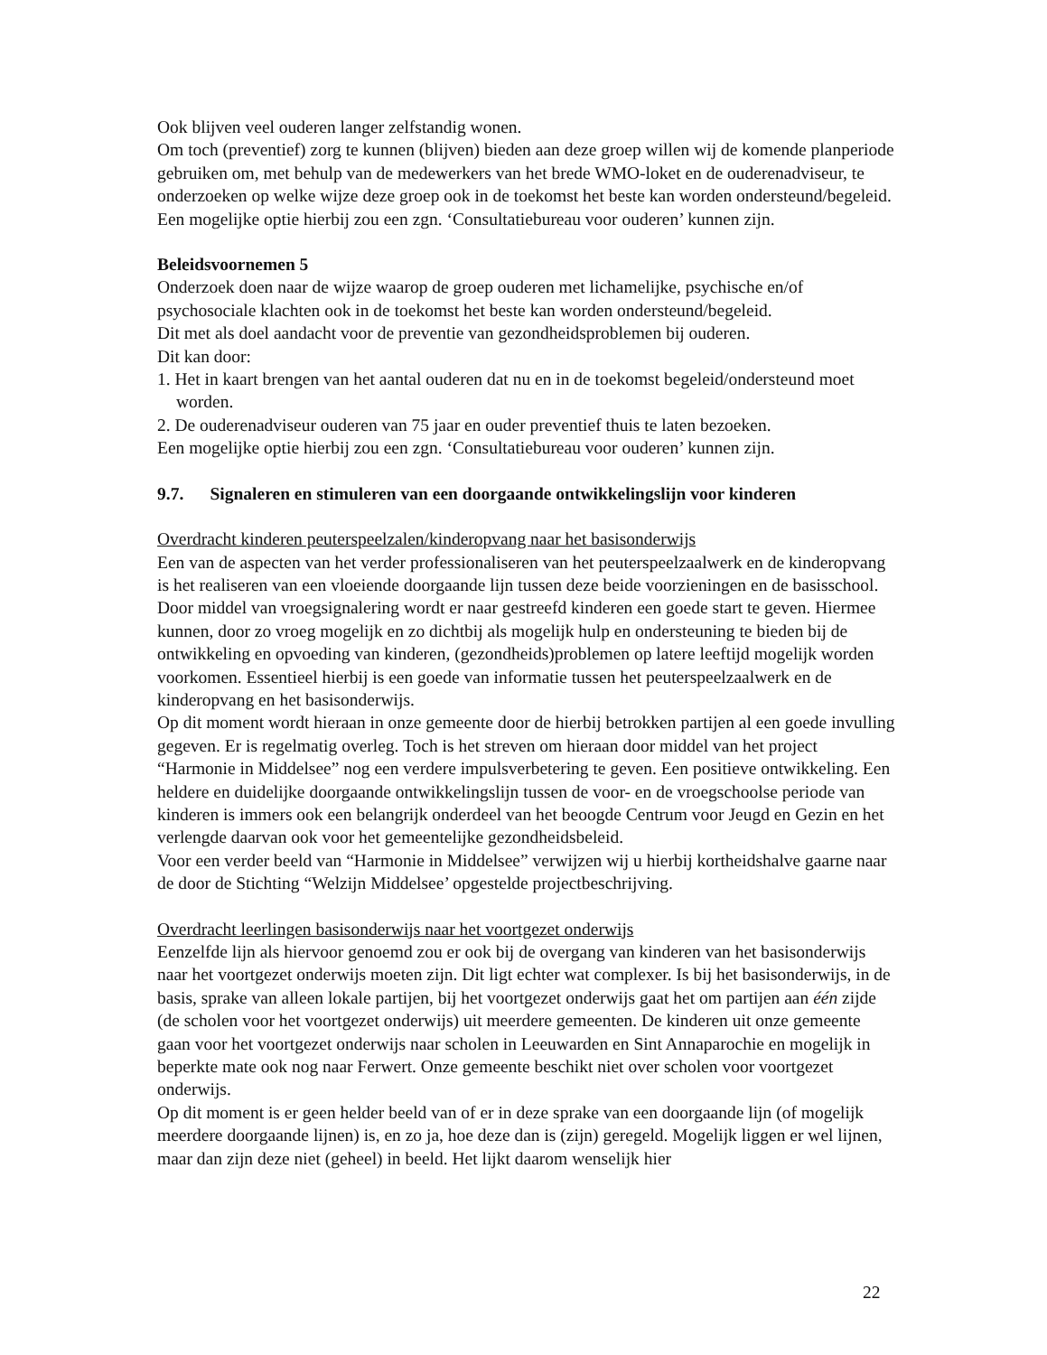Ook blijven veel ouderen langer zelfstandig wonen.
Om toch (preventief) zorg te kunnen (blijven) bieden aan deze groep willen wij de komende planperiode gebruiken om, met behulp van de medewerkers van het brede WMO-loket en de ouderenadviseur, te onderzoeken op welke wijze deze groep ook in de toekomst het beste kan worden ondersteund/begeleid. Een mogelijke optie hierbij zou een zgn. ‘Consultatiebureau voor ouderen’ kunnen zijn.
Beleidsvoornemen 5
Onderzoek doen naar de wijze waarop de groep ouderen met lichamelijke, psychische en/of psychosociale klachten ook in de toekomst het beste kan worden ondersteund/begeleid.
Dit met als doel aandacht voor de preventie van gezondheidsproblemen bij ouderen.
Dit kan door:
1. Het in kaart brengen van het aantal ouderen dat nu en in de toekomst begeleid/ondersteund moet worden.
2. De ouderenadviseur ouderen van 75 jaar en ouder preventief thuis te laten bezoeken.
Een mogelijke optie hierbij zou een zgn. ‘Consultatiebureau voor ouderen’ kunnen zijn.
9.7. Signaleren en stimuleren van een doorgaande ontwikkelingslijn voor kinderen
Overdracht kinderen peuterspeelzalen/kinderopvang naar het basisonderwijs
Een van de aspecten van het verder professionaliseren van het peuterspeelzaalwerk en de kinderopvang is het realiseren van een vloeiende doorgaande lijn tussen deze beide voorzieningen en de basisschool. Door middel van vroegsignalering wordt er naar gestreefd kinderen een goede start te geven. Hiermee kunnen, door zo vroeg mogelijk en zo dichtbij als mogelijk hulp en ondersteuning te bieden bij de ontwikkeling en opvoeding van kinderen, (gezondheids)problemen op latere leeftijd mogelijk worden voorkomen. Essentieel hierbij is een goede van informatie tussen het peuterspeelzaalwerk en de kinderopvang en het basisonderwijs.
Op dit moment wordt hieraan in onze gemeente door de hierbij betrokken partijen al een goede invulling gegeven. Er is regelmatig overleg. Toch is het streven om hieraan door middel van het project “Harmonie in Middelsee” nog een verdere impulsverbetering te geven. Een positieve ontwikkeling. Een heldere en duidelijke doorgaande ontwikkelingslijn tussen de voor- en de vroegschoolse periode van kinderen is immers ook een belangrijk onderdeel van het beoogde Centrum voor Jeugd en Gezin en het verlengde daarvan ook voor het gemeentelijke gezondheidsbeleid.
Voor een verder beeld van “Harmonie in Middelsee” verwijzen wij u hierbij kortheidshalve gaarne naar de door de Stichting “Welzijn Middelsee’ opgestelde projectbeschrijving.
Overdracht leerlingen basisonderwijs naar het voortgezet onderwijs
Eenzelfde lijn als hiervoor genoemd zou er ook bij de overgang van kinderen van het basisonderwijs naar het voortgezet onderwijs moeten zijn. Dit ligt echter wat complexer. Is bij het basisonderwijs, in de basis, sprake van alleen lokale partijen, bij het voortgezet onderwijs gaat het om partijen aan één zijde (de scholen voor het voortgezet onderwijs) uit meerdere gemeenten. De kinderen uit onze gemeente gaan voor het voortgezet onderwijs naar scholen in Leeuwarden en Sint Annaparochie en mogelijk in beperkte mate ook nog naar Ferwert. Onze gemeente beschikt niet over scholen voor voortgezet onderwijs.
Op dit moment is er geen helder beeld van of er in deze sprake van een doorgaande lijn (of mogelijk meerdere doorgaande lijnen) is, en zo ja, hoe deze dan is (zijn) geregeld. Mogelijk liggen er wel lijnen, maar dan zijn deze niet (geheel) in beeld. Het lijkt daarom wenselijk hier
22